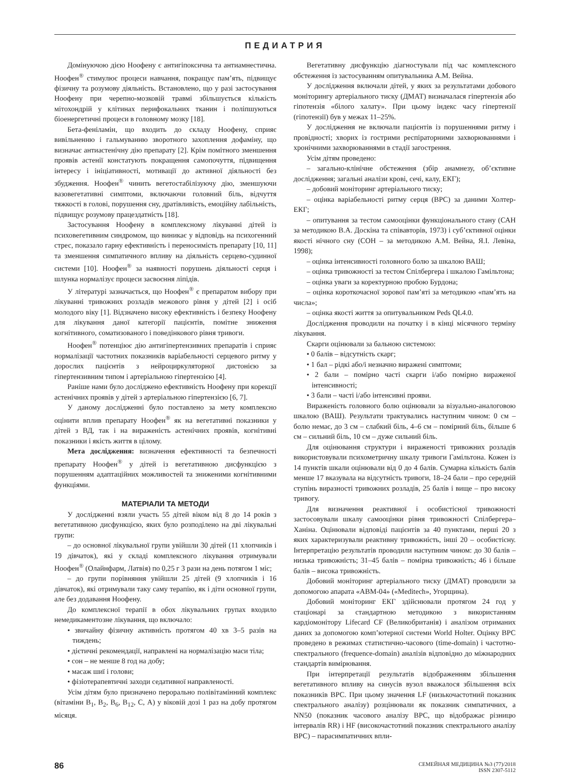ПЕДИАТРИЯ
Домінуючою дією Ноофену є антигіпоксична та антиамнестична. Ноофен<sup>®</sup> стимулює процеси навчання, покращує пам’ять, підвищує фізичну та розумову діяльність. Встановлено, що у разі застосування Ноофену при черепно-мозковій травмі збільшується кількість мітохондрій у клітинах перифокальних тканин і поліпшуються біоенергетичні процеси в головному мозку [18].
Бета-фенiламiн, що входить до складу Ноофену, сприяє вивільненню і гальмуванню зворотного захоплення дофаміну, що визначає антиастенічну дію препарату [2]. Крім помітного зменшення проявів астенії констатують покращення самопочуття, підвищення інтересу і ініціативності, мотивації до активної діяльності без збудження. Ноофен<sup>®</sup> чинить вегетостабілізуючу дію, зменшуючи вазовегетативні симптоми, включаючи головний біль, відчуття тяжкості в голові, порушення сну, дратівливість, емоційну лабільність, підвищує розумову працездатність [18].
Застосування Ноофену в комплексному лікуванні дітей із психовегетивним синдромом, що виникає у відповідь на психогенний стрес, показало гарну ефективність і переносимість препарату [10, 11] та зменшення симпатичного впливу на діяльність серцево-судинної системи [10]. Ноофен<sup>®</sup> за наявності порушень діяльності серця і шлунка нормалізує процеси засвоєння ліпідів.
У літературі зазначається, що Ноофен<sup>®</sup> є препаратом вибору при лікуванні тривожних розладів межового рівня у дітей [2] і осіб молодого віку [1]. Відзначено високу ефективність і безпеку Ноофену для лікування даної категорії пацієнтів, помітне зниження когнітивного, соматизованого і поведінкового рівня тривоги.
Ноофен<sup>®</sup> потенціює дію антигіпертензивних препаратів і сприяє нормалізації частотних показників варіабельності серцевого ритму у дорослих пацієнтів з нейроциркуляторної дистонією за гіпертензивним типом і артеріальною гіпертензією [4].
Раніше нами було досліджено ефективність Ноофену при корекції астенічних проявів у дітей з артеріальною гіпертензією [6, 7].
У даному дослідженні було поставлено за мету комплексно оцінити вплив препарату Ноофен<sup>®</sup> як на вегетативні показники у дітей з ВД, так і на вираженість астенічних проявів, когнітивні показники і якість життя в цілому.
Мета дослідження: визначення ефективності та безпечності препарату Ноофен<sup>®</sup> у дітей із вегетативною дисфункцією з порушенням адаптаційних можливостей та зниженими когнітивними функціями.
МАТЕРІАЛИ ТА МЕТОДИ
У дослідженні взяли участь 55 дітей віком від 8 до 14 років з вегетативною дисфункцією, яких було розподілено на дві лікувальні групи:
– до основної лікувальної групи увійшли 30 дітей (11 хлопчиків і 19 дівчаток), які у складі комплексного лікування отримували Ноофен<sup>®</sup> (Олайнфарм, Латвія) по 0,25 г 3 рази на день потягом 1 міс;
– до групи порівняння увійшли 25 дітей (9 хлопчиків і 16 дівчаток), які отримували таку саму терапію, як і діти основної групи, але без додавання Ноофену.
До комплексної терапії в обох лікувальних групах входило немедикаментозне лікування, що включало:
• звичайну фізичну активність протягом 40 хв 3–5 разів на тиждень;
• дієтичні рекомендації, направлені на нормалізацію маси тіла;
• сон – не менше 8 год на добу;
• масаж шиї і голови;
• фізіотерапевтичні заходи седативної направленості.
Усім дітям було призначено перорально полівітамінний комплекс (вітаміни В<sub>1</sub>, В<sub>2</sub>, В<sub>6</sub>, В<sub>12</sub>, С, А) у віковій дозі 1 раз на добу протягом місяця.
Вегетативну дисфункцію діагностували під час комплексного обстеження із застосуванням опитувальника А.М. Вейна.
У дослідження включали дітей, у яких за результатами добового моніторингу артеріального тиску (ДМАТ) визначалася гіпертензія або гіпотензія «білого халату». При цьому індекс часу гіпертензії (гіпотензії) був у межах 11–25%.
У дослідження не включали пацієнтів із порушеннями ритму і провідності; хворих із гострими респіраторними захворюваннями і хронічними захворюваннями в стадії загострення.
Усім дітям проведено:
– загально-клінічне обстеження (збір анамнезу, об’єктивне дослідження; загальні аналізи крові, сечі, калу, ЕКГ);
– добовий моніторинг артеріального тиску;
– оцінка варіабельності ритму серця (ВРС) за даними Холтер-ЕКГ;
– опитування за тестом самооцінки функціонального стану (САН за методикою В.А. Доскіна та співавторів, 1973) і суб’єктивної оцінки якості нічного сну (СОН – за методикою А.М. Вейна, Я.І. Левіна, 1998);
– оцінка інтенсивності головного болю за шкалою ВАШ;
– оцінка тривожності за тестом Спілбергера і шкалою Гамільтона;
– оцінка уваги за коректурною пробою Бурдона;
– оцінка короткочасної зорової пам’яті за методикою «пам’ять на числа»;
– оцінка якості життя за опитувальником Peds QL4.0.
Дослідження проводили на початку і в кінці місячного терміну лікування.
Скарги оцінювали за бальною системою:
• 0 балів – відсутність скарг;
• 1 бал – рідкі або/і незначно виражені симптоми;
• 2 бали – помірно часті скарги і/або помірно вираженої інтенсивності;
• 3 бали – часті і/або інтенсивні прояви.
Вираженість головного болю оцінювали за візуально-аналоговою шкалою (ВАШ). Результати трактувались наступним чином: 0 см – болю немає, до 3 см – слабкий біль, 4–6 см – помірний біль, більше 6 см – сильний біль, 10 см – дуже сильний біль.
Для оцінювання структури і вираженості тривожних розладів використовували психометричну шкалу тривоги Гамільтона. Кожен із 14 пунктів шкали оцінювали від 0 до 4 балів. Сумарна кількість балів менше 17 вказувала на відсутність тривоги, 18–24 бали – про середній ступінь виразності тривожних розладів, 25 балів і вище – про високу тривогу.
Для визначення реактивної і особистісної тривожності застосовували шкалу самооцінки рівня тривожності Спілбергера–Ханіна. Оцінювали відповіді пацієнтів за 40 пунктами, перші 20 з яких характеризували реактивну тривожність, інші 20 – особистісну. Інтерпретацію результатів проводили наступним чином: до 30 балів – низька тривожність; 31–45 балів – помірна тривожність; 46 і більше балів – висока тривожність.
Добовий моніторинг артеріального тиску (ДМАТ) проводили за допомогою апарата «АВМ-04» («Meditech», Угорщина).
Добовий моніторинг ЕКГ здійснювали протягом 24 год у стаціонарі за стандартною методикою з використанням кардіомонітору Lifecard CF (Великобританія) і аналізом отриманих даних за допомогою комп’ютерної системи World Holter. Оцінку ВРС проведено в режимах статистично-часового (time-domain) і частотно-спектрального (frequence-domain) аналізів відповідно до міжнародних стандартів вимірювання.
При інтерпретації результатів відображенням збільшення вегетативного впливу на синусів вузол вважалося збільшення всіх показників ВРС. При цьому значення LF (низькочастотний показник спектрального аналізу) розцінювали як показник симпатичних, а NN50 (показник часового аналізу ВРС, що відображає різницю інтервалів RR) і HF (високочастотний показник спектрального аналізу ВРС) – парасимпатичних впли-
86
СЕМЕЙНАЯ МЕДИЦИНА №3 (77)/2018
ISSN 2307-5112